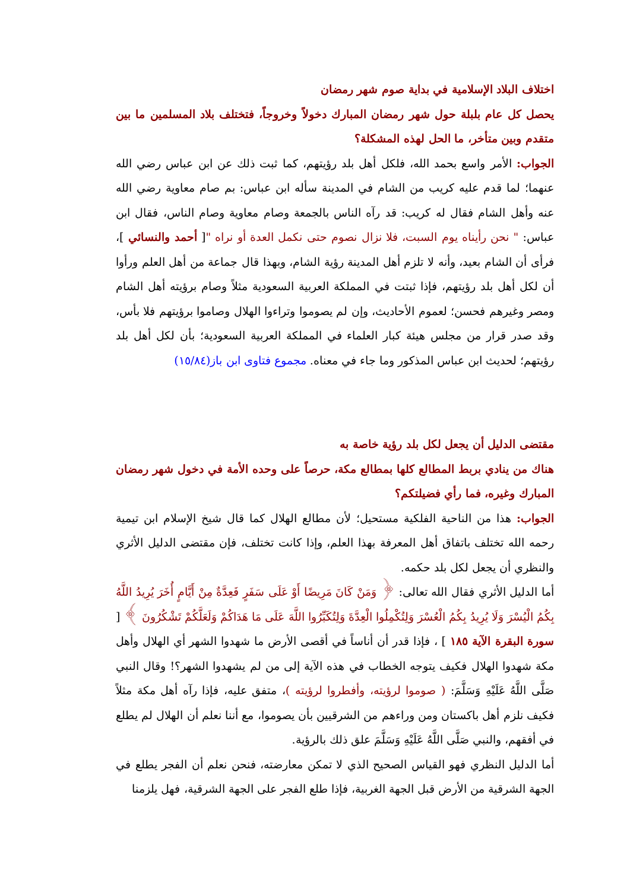اختلاف البلاد الإسلامية في بداية صوم شهر رمضان
يحصل كل عام بلبلة حول شهر رمضان المبارك دخولاً وخروجاً، فتختلف بلاد المسلمين ما بين متقدم وبين متأخر، ما الحل لهذه المشكلة؟
الجواب: الأمر واسع بحمد الله، فلكل أهل بلد رؤيتهم، كما ثبت ذلك عن ابن عباس رضي الله عنهما؛ لما قدم عليه كريب من الشام في المدينة سأله ابن عباس: بم صام معاوية رضي الله عنه وأهل الشام فقال له كريب: قد رآه الناس بالجمعة وصام معاوية وصام الناس، فقال ابن عباس: " نحن رأيناه يوم السبت، فلا نزال نصوم حتى نكمل العدة أو نراه "[ أحمد والنسائي ]، فرأى أن الشام بعيد، وأنه لا تلزم أهل المدينة رؤية الشام، وبهذا قال جماعة من أهل العلم ورأوا أن لكل أهل بلد رؤيتهم، فإذا ثبتت في المملكة العربية السعودية مثلاً وصام برؤيته أهل الشام ومصر وغيرهم فحسن؛ لعموم الأحاديث، وإن لم يصوموا وتراءوا الهلال وصاموا برؤيتهم فلا بأس، وقد صدر قرار من مجلس هيئة كبار العلماء في المملكة العربية السعودية؛ بأن لكل أهل بلد رؤيتهم؛ لحديث ابن عباس المذكور وما جاء في معناه. مجموع فتاوى ابن باز(١٥/٨٤)
مقتضى الدليل أن يجعل لكل بلد رؤية خاصة به
هناك من ينادي بربط المطالع كلها بمطالع مكة، حرصاً على وحده الأمة في دخول شهر رمضان المبارك وغيره، فما رأي فضيلتكم؟
الجواب: هذا من الناحية الفلكية مستحيل؛ لأن مطالع الهلال كما قال شيخ الإسلام ابن تيمية رحمه الله تختلف باتفاق أهل المعرفة بهذا العلم، وإذا كانت تختلف، فإن مقتضى الدليل الأثري والنظري أن يجعل لكل بلد حكمه.
أما الدليل الأثري فقال الله تعالى: ﴿ وَمَنْ كَانَ مَرِيضًا أَوْ عَلَى سَفَرٍ فَعِدَّةٌ مِنْ أَيَّامٍ أُخَرَ يُرِيدُ اللَّهُ بِكُمُ الْيُسْرَ وَلَا يُرِيدُ بِكُمُ الْعُسْرَ وَلِتُكْمِلُوا الْعِدَّةَ وَلِتُكَبِّرُوا اللَّهَ عَلَى مَا هَدَاكُمْ وَلَعَلَّكُمْ تَشْكُرُونَ ﴾ [ سورة البقرة الآية ١٨٥ ] ، فإذا قدر أن أناساً في أقصى الأرض ما شهدوا الشهر أي الهلال وأهل مكة شهدوا الهلال فكيف يتوجه الخطاب في هذه الآية إلى من لم يشهدوا الشهر؟! وقال النبي صَلَّى اللَّهُ عَلَيْهِ وَسَلَّمَ: ( صوموا لرؤيته، وأفطروا لرؤيته )، متفق عليه، فإذا رآه أهل مكة مثلاً فكيف نلزم أهل باكستان ومن وراءهم من الشرقيين بأن يصوموا، مع أننا نعلم أن الهلال لم يطلع في أفقهم، والنبي صَلَّى اللَّهُ عَلَيْهِ وَسَلَّمَ علق ذلك بالرؤية.
أما الدليل النظري فهو القياس الصحيح الذي لا تمكن معارضته، فنحن نعلم أن الفجر يطلع في الجهة الشرقية من الأرض قبل الجهة الغربية، فإذا طلع الفجر على الجهة الشرقية، فهل يلزمنا